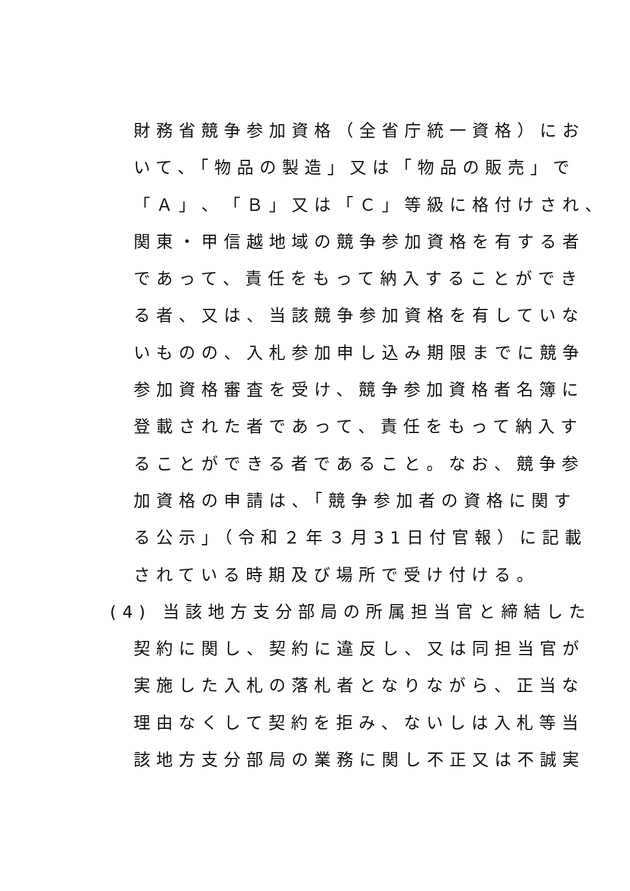財務省競争参加資格（全省庁統一資格）にお
いて、「物品の製造」又は「物品の販売」で
「Ａ」、「Ｂ」又は「Ｃ」等級に格付けされ、
関東・甲信越地域の競争参加資格を有する者
であって、責任をもって納入することができ
る者、又は、当該競争参加資格を有していな
いものの、入札参加申し込み期限までに競争
参加資格審査を受け、競争参加資格者名簿に
登載された者であって、責任をもって納入す
ることができる者であること。なお、競争参
加資格の申請は、「競争参加者の資格に関す
る公示」（令和２年３月31日付官報）に記載
されている時期及び場所で受け付ける。
(4) 当該地方支分部局の所属担当官と締結した
契約に関し、契約に違反し、又は同担当官が
実施した入札の落札者となりながら、正当な
理由なくして契約を拒み、ないしは入札等当
該地方支分部局の業務に関し不正又は不誠実